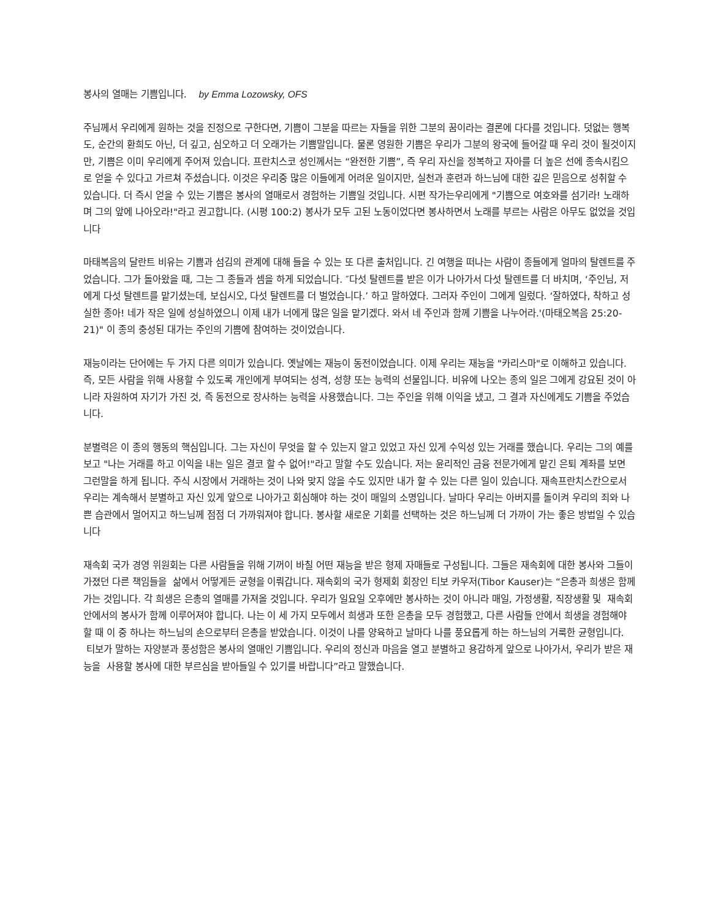봉사의 열매는 기쁨입니다. by Emma Lozowsky, OFS
주님께서 우리에게 원하는 것을 진정으로 구한다면, 기쁨이 그분을 따르는 자들을 위한 그분의 꿈이라는 결론에 다다를 것입니다. 덧없는 행복도, 순간의 환희도 아닌, 더 깊고, 심오하고 더 오래가는 기쁨말입니다. 물론 영원한 기쁨은 우리가 그분의 왕국에 들어갈 때 우리 것이 될것이지만, 기쁨은 이미 우리에게 주어져 있습니다. 프란치스코 성인께서는 “완전한 기쁨”, 즉 우리 자신을 정복하고 자아를 더 높은 선에 종속시킴으로 얻을 수 있다고 가르쳐 주셨습니다. 이것은 우리중 많은 이들에게 어려운 일이지만, 실천과 훈련과 하느님에 대한 깊은 믿음으로 성취할 수 있습니다. 더 즉시 얻을 수 있는 기쁨은 봉사의 열매로서 경험하는 기쁨일 것입니다. 시편 작가는우리에게 "기쁨으로 여호와를 섬기라! 노래하며 그의 앞에 나아오라!"라고 권고합니다. (시평 100:2) 봉사가 모두 고된 노동이었다면 봉사하면서 노래를 부르는 사람은 아무도 없었을 것입니다
마태복음의 달란트 비유는 기쁨과 섬김의 관계에 대해 들을 수 있는 또 다른 출처입니다. 긴 여행을 떠나는 사람이 종들에게 얼마의 탈렌트를 주었습니다. 그가 돌아왔을 때, 그는 그 종들과 셈을 하게 되었습니다. ″다섯 탈렌트를 받은 이가 나아가서 다섯 탈렌트를 더 바치며, ‘주인님, 저에게 다섯 탈렌트를 맡기셨는데, 보십시오, 다섯 탈렌트를 더 벌었습니다.’ 하고 말하였다. 그러자 주인이 그에게 일렀다. ‘잘하였다, 착하고 성실한 종아! 네가 작은 일에 성실하였으니 이제 내가 너에게 많은 일을 맡기겠다. 와서 네 주인과 함께 기쁨을 나누어라.'(마태오복음 25:20-21)" 이 종의 충성된 대가는 주인의 기쁨에 참여하는 것이었습니다.
재능이라는 단어에는 두 가지 다른 의미가 있습니다. 옛날에는 재능이 동전이었습니다. 이제 우리는 재능을 "카리스마"로 이해하고 있습니다. 즉, 모든 사람을 위해 사용할 수 있도록 개인에게 부여되는 성격, 성향 또는 능력의 선물입니다. 비유에 나오는 종의 일은 그에게 강요된 것이 아니라 자원하여 자기가 가진 것, 즉 동전으로 장사하는 능력을 사용했습니다. 그는 주인을 위해 이익을 냈고, 그 결과 자신에게도 기쁨을 주었습니다.
분별력은 이 종의 행동의 핵심입니다. 그는 자신이 무엇을 할 수 있는지 알고 있었고 자신 있게 수익성 있는 거래를 했습니다. 우리는 그의 예를 보고 "나는 거래를 하고 이익을 내는 일은 결코 할 수 없어!"라고 말할 수도 있습니다. 저는 윤리적인 금융 전문가에게 맡긴 은퇴 계좌를 보면 그런말을 하게 됩니다. 주식 시장에서 거래하는 것이 나와 맞지 않을 수도 있지만 내가 할 수 있는 다른 일이 있습니다. 재속프란치스칸으로서 우리는 계속해서 분별하고 자신 있게 앞으로 나아가고 회심해야 하는 것이 매일의 소명입니다. 날마다 우리는 아버지를 돌이켜 우리의 죄와 나쁜 습관에서 멀어지고 하느님께 점점 더 가까워져야 합니다. 봉사할 새로운 기회를 선택하는 것은 하느님께 더 가까이 가는 좋은 방법일 수 있습니다
재속회 국가 경영 위원회는 다른 사람들을 위해 기꺼이 바칠 어떤 재능을 받은 형제 자매들로 구성됩니다. 그들은 재속회에 대한 봉사와 그들이 가졌던 다른 책임들을 삶에서 어떻게든 균형을 이뤄갑니다. 재속회의 국가 형제회 회장인 티보 카우저(Tibor Kauser)는 “은총과 희생은 함께 가는 것입니다. 각 희생은 은총의 열매를 가져올 것입니다. 우리가 일요일 오후에만 봉사하는 것이 아니라 매일, 가정생활, 직장생활 및 재속회 안에서의 봉사가 함께 이루어져야 합니다. 나는 이 세 가지 모두에서 희생과 또한 은총을 모두 경험했고, 다른 사람들 안에서 희생을 경험해야 할 때 이 중 하나는 하느님의 손으로부터 은총을 받았습니다. 이것이 나를 양육하고 날마다 나를 풍요롭게 하는 하느님의 거룩한 균형입니다. 티보가 말하는 자양분과 풍성함은 봉사의 열매인 기쁨입니다. 우리의 정신과 마음을 열고 분별하고 용감하게 앞으로 나아가서, 우리가 받은 재능을 사용할 봉사에 대한 부르심을 받아들일 수 있기를 바랍니다”라고 말했습니다.